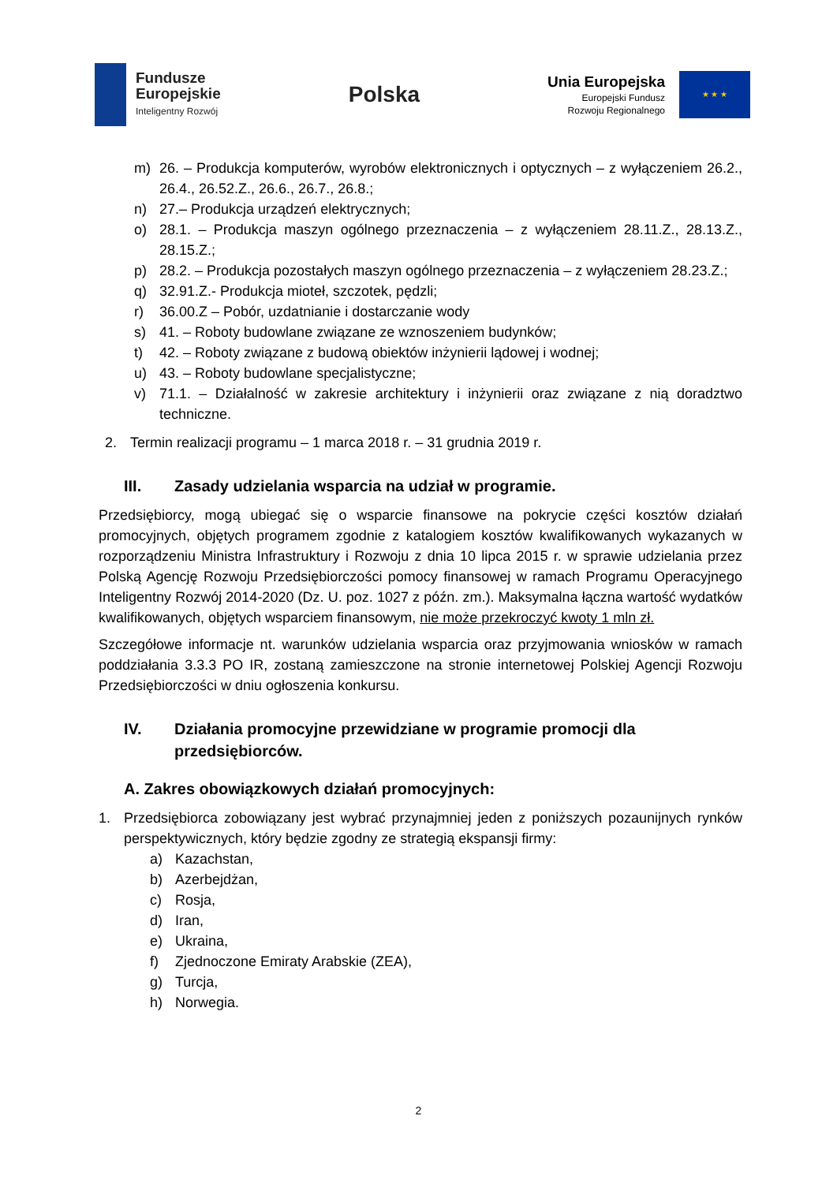Fundusze
Europejskie
Inteligentny Rozwój
Polska
Unia Europejska
Europejski Fundusz
Rozwoju Regionalnego
★ ★ ★
m) 26. – Produkcja komputerów, wyrobów elektronicznych i optycznych – z wyłączeniem 26.2., 26.4., 26.52.Z., 26.6., 26.7., 26.8.;
n) 27.– Produkcja urządzeń elektrycznych;
o) 28.1. – Produkcja maszyn ogólnego przeznaczenia – z wyłączeniem 28.11.Z., 28.13.Z., 28.15.Z.;
p) 28.2. – Produkcja pozostałych maszyn ogólnego przeznaczenia – z wyłączeniem 28.23.Z.;
q) 32.91.Z.- Produkcja mioteł, szczotek, pędzli;
r) 36.00.Z – Pobór, uzdatnianie i dostarczanie wody
s) 41. – Roboty budowlane związane ze wznoszeniem budynków;
t) 42. – Roboty związane z budową obiektów inżynierii lądowej i wodnej;
u) 43. – Roboty budowlane specjalistyczne;
v) 71.1. – Działalność w zakresie architektury i inżynierii oraz związane z nią doradztwo techniczne.
2. Termin realizacji programu – 1 marca 2018 r. – 31 grudnia 2019 r.
III. Zasady udzielania wsparcia na udział w programie.
Przedsiębiorcy, mogą ubiegać się o wsparcie finansowe na pokrycie części kosztów działań promocyjnych, objętych programem zgodnie z katalogiem kosztów kwalifikowanych wykazanych w rozporządzeniu Ministra Infrastruktury i Rozwoju z dnia 10 lipca 2015 r. w sprawie udzielania przez Polską Agencję Rozwoju Przedsiębiorczości pomocy finansowej w ramach Programu Operacyjnego Inteligentny Rozwój 2014-2020 (Dz. U. poz. 1027 z późn. zm.). Maksymalna łączna wartość wydatków kwalifikowanych, objętych wsparciem finansowym, nie może przekroczyć kwoty 1 mln zł.
Szczegółowe informacje nt. warunków udzielania wsparcia oraz przyjmowania wniosków w ramach poddziałania 3.3.3 PO IR, zostaną zamieszczone na stronie internetowej Polskiej Agencji Rozwoju Przedsiębiorczości w dniu ogłoszenia konkursu.
IV. Działania promocyjne przewidziane w programie promocji dla przedsiębiorców.
A. Zakres obowiązkowych działań promocyjnych:
1. Przedsiębiorca zobowiązany jest wybrać przynajmniej jeden z poniższych pozaunijnych rynków perspektywicznych, który będzie zgodny ze strategią ekspansji firmy:
a) Kazachstan,
b) Azerbejdżan,
c) Rosja,
d) Iran,
e) Ukraina,
f) Zjednoczone Emiraty Arabskie (ZEA),
g) Turcja,
h) Norwegia.
2